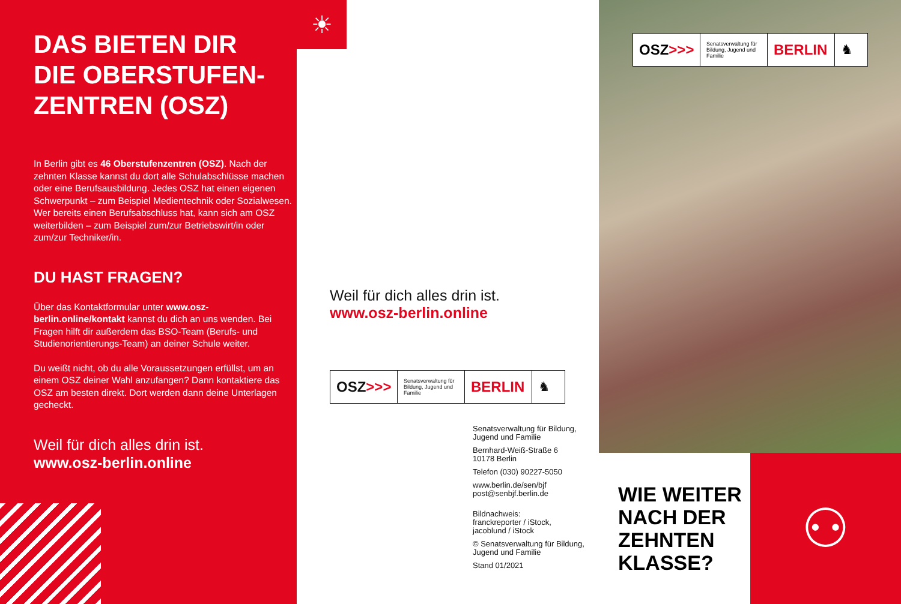DAS BIETEN DIR
DIE OBERSTUFEN-
ZENTREN (OSZ)
In Berlin gibt es 46 Oberstufenzentren (OSZ). Nach der zehnten Klasse kannst du dort alle Schulabschlüsse machen oder eine Berufsausbildung. Jedes OSZ hat einen eigenen Schwerpunkt – zum Beispiel Medien­technik oder Sozialwesen. Wer bereits einen Berufs­abschluss hat, kann sich am OSZ weiterbilden – zum Beispiel zum/zur Betriebswirt/in oder zum/zur Techniker/in.
DU HAST FRAGEN?
Über das Kontaktformular unter www.osz-berlin.online/kontakt kannst du dich an uns wenden. Bei Fragen hilft dir außerdem das BSO-Team (Berufs- und Studienorientierungs-Team) an deiner Schule weiter.
Du weißt nicht, ob du alle Voraussetzungen erfüllst, um an einem OSZ deiner Wahl anzufangen? Dann kontaktiere das OSZ am besten direkt. Dort werden dann deine Unterlagen gecheckt.
Weil für dich alles drin ist.
www.osz-berlin.online
☀
Weil für dich alles drin ist.
www.osz-berlin.online
OSZ >>>
Senatsverwaltung für Bildung, Jugend und Familie
BERLIN ♞
Senatsverwaltung für Bildung, Jugend und Familie
Bernhard-Weiß-Straße 6
10178 Berlin
Telefon (030) 90227-5050
www.berlin.de/sen/bjf
post@senbjf.berlin.de
Bildnachweis:
franckreporter / iStock,
jacoblund / iStock
© Senatsverwaltung für Bildung, Jugend und Familie
Stand 01/2021
OSZ >>>
Senatsverwaltung für Bildung, Jugend und Familie
BERLIN ♞
WIE WEITER NACH DER ZEHNTEN KLASSE?
⚇